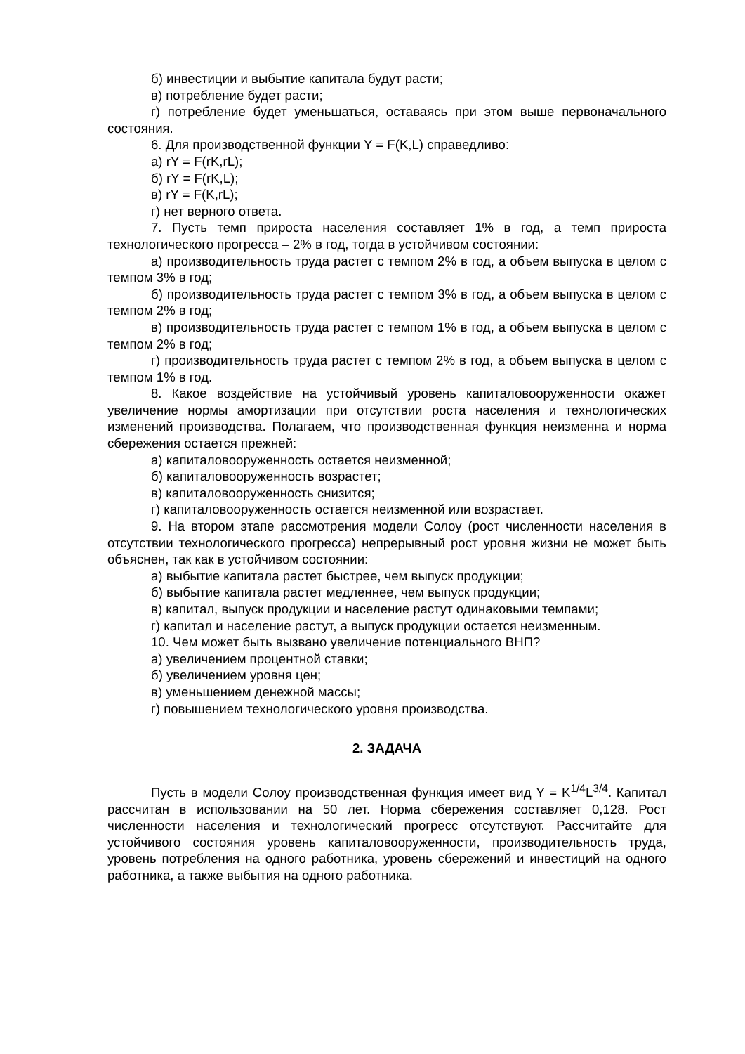б) инвестиции и выбытие капитала будут расти;
в) потребление будет расти;
г) потребление будет уменьшаться, оставаясь при этом выше первоначального состояния.
6. Для производственной функции Y = F(K,L) справедливо:
а) rY = F(rK,rL);
б) rY = F(rK,L);
в) rY = F(K,rL);
г) нет верного ответа.
7. Пусть темп прироста населения составляет 1% в год, а темп прироста технологического прогресса – 2% в год, тогда в устойчивом состоянии:
а) производительность труда растет с темпом 2% в год, а объем выпуска в целом с темпом 3% в год;
б) производительность труда растет с темпом 3% в год, а объем выпуска в целом с темпом 2% в год;
в) производительность труда растет с темпом 1% в год, а объем выпуска в целом с темпом 2% в год;
г) производительность труда растет с темпом 2% в год, а объем выпуска в целом с темпом 1% в год.
8. Какое воздействие на устойчивый уровень капиталовооруженности окажет увеличение нормы амортизации при отсутствии роста населения и технологических изменений производства. Полагаем, что производственная функция неизменна и норма сбережения остается прежней:
а) капиталовооруженность остается неизменной;
б) капиталовооруженность возрастет;
в) капиталовооруженность снизится;
г) капиталовооруженность остается неизменной или возрастает.
9. На втором этапе рассмотрения модели Солоу (рост численности населения в отсутствии технологического прогресса) непрерывный рост уровня жизни не может быть объяснен, так как в устойчивом состоянии:
а) выбытие капитала растет быстрее, чем выпуск продукции;
б) выбытие капитала растет медленнее, чем выпуск продукции;
в) капитал, выпуск продукции и население растут одинаковыми темпами;
г) капитал и население растут, а выпуск продукции остается неизменным.
10. Чем может быть вызвано увеличение потенциального ВНП?
а) увеличением процентной ставки;
б) увеличением уровня цен;
в) уменьшением денежной массы;
г) повышением технологического уровня производства.
2. ЗАДАЧА
Пусть в модели Солоу производственная функция имеет вид Y = K<sup>1/4</sup>L<sup>3/4</sup>. Капитал рассчитан в использовании на 50 лет. Норма сбережения составляет 0,128. Рост численности населения и технологический прогресс отсутствуют. Рассчитайте для устойчивого состояния уровень капиталовооруженности, производительность труда, уровень потребления на одного работника, уровень сбережений и инвестиций на одного работника, а также выбытия на одного работника.